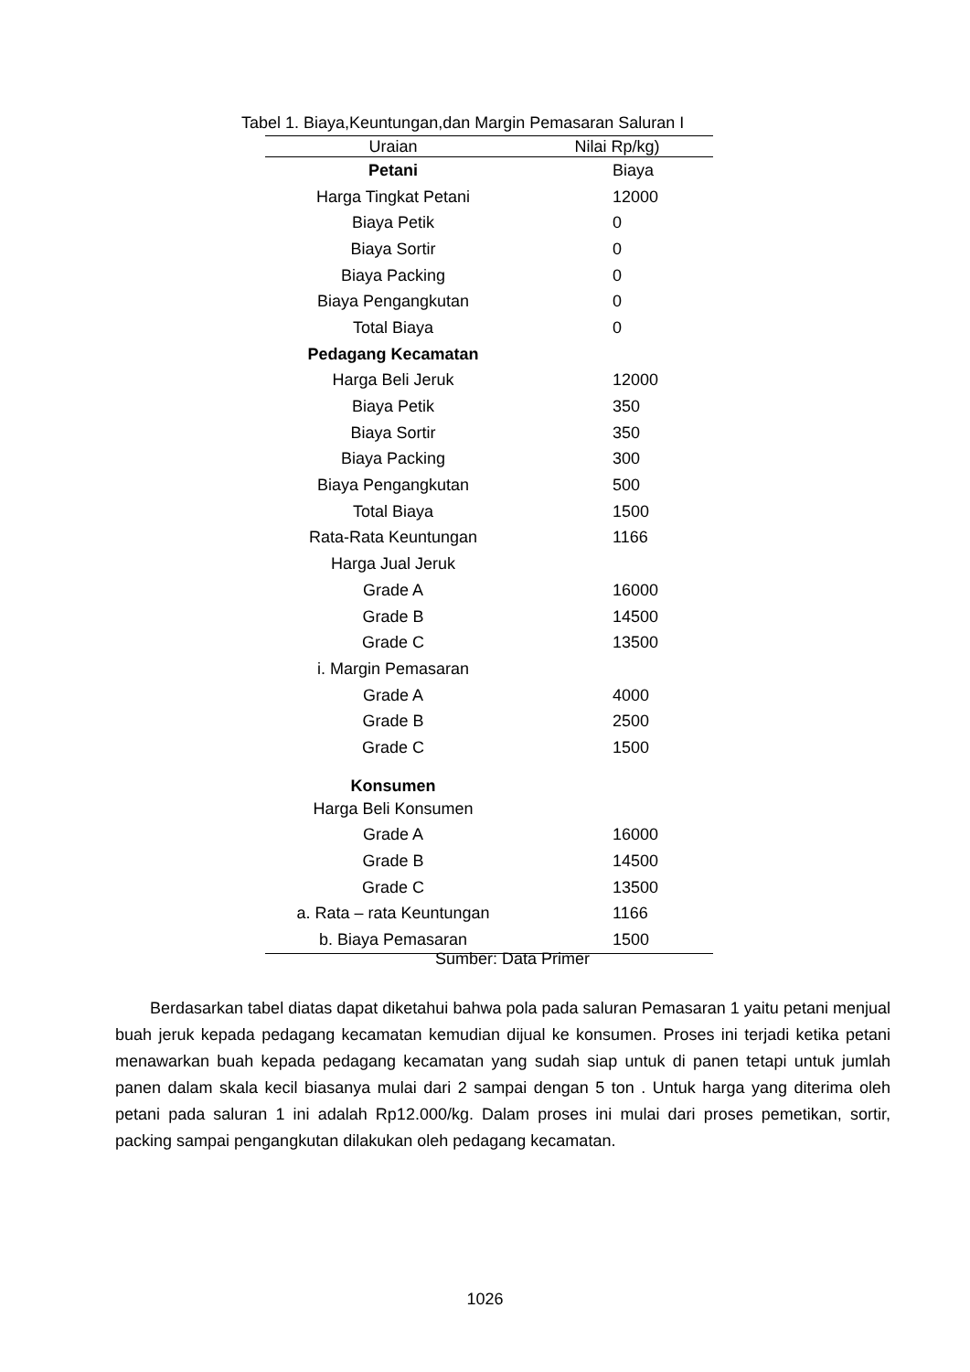Tabel 1. Biaya,Keuntungan,dan Margin Pemasaran Saluran I
| Uraian | Nilai Rp/kg) |
| --- | --- |
| Petani | Biaya |
| Harga Tingkat Petani | 12000 |
| Biaya Petik | 0 |
| Biaya Sortir | 0 |
| Biaya Packing | 0 |
| Biaya Pengangkutan | 0 |
| Total Biaya | 0 |
| Pedagang Kecamatan | |
| Harga Beli Jeruk | 12000 |
| Biaya Petik | 350 |
| Biaya Sortir | 350 |
| Biaya Packing | 300 |
| Biaya Pengangkutan | 500 |
| Total Biaya | 1500 |
| Rata-Rata Keuntungan | 1166 |
| Harga Jual Jeruk | |
| Grade A | 16000 |
| Grade B | 14500 |
| Grade C | 13500 |
| i. Margin Pemasaran | |
| Grade A | 4000 |
| Grade B | 2500 |
| Grade C | 1500 |
| Konsumen | |
| Harga Beli Konsumen | |
| Grade A | 16000 |
| Grade B | 14500 |
| Grade C | 13500 |
| a. Rata – rata Keuntungan | 1166 |
| b. Biaya Pemasaran | 1500 |
Sumber: Data Primer
Berdasarkan tabel diatas dapat diketahui bahwa pola pada saluran Pemasaran 1 yaitu petani menjual buah jeruk kepada pedagang kecamatan kemudian dijual ke konsumen. Proses ini terjadi ketika petani menawarkan buah kepada pedagang kecamatan yang sudah siap untuk di panen tetapi untuk jumlah panen dalam skala kecil biasanya mulai dari 2 sampai dengan 5 ton . Untuk harga yang diterima oleh petani pada saluran 1 ini adalah Rp12.000/kg. Dalam proses ini mulai dari proses pemetikan, sortir, packing sampai pengangkutan dilakukan oleh pedagang kecamatan.
1026